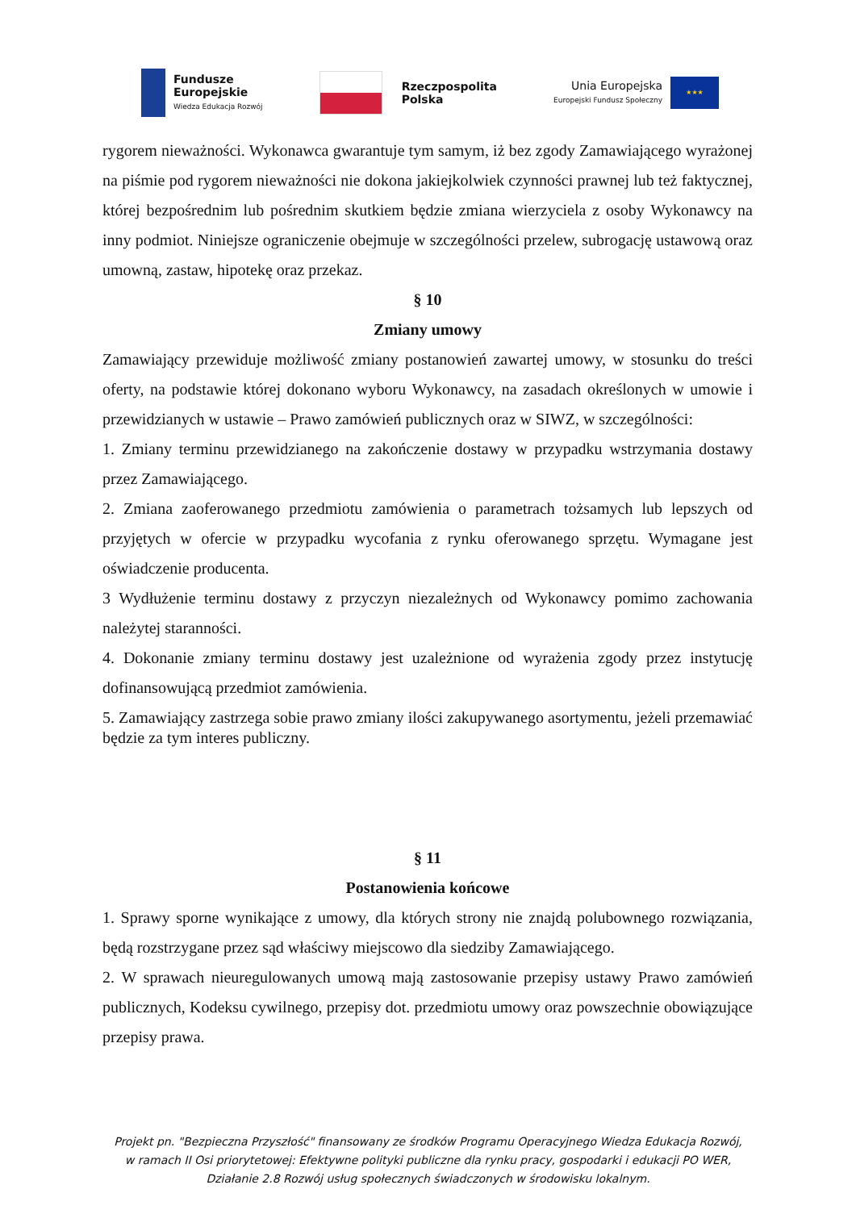Fundusze
Europejskie
Wiedza Edukacja Rozwój
Rzeczpospolita
Polska
Unia Europejska
Europejski Fundusz Społeczny
★★★
rygorem nieważności. Wykonawca gwarantuje tym samym, iż bez zgody Zamawiającego wyrażonej na piśmie pod rygorem nieważności nie dokona jakiejkolwiek czynności prawnej lub też faktycznej, której bezpośrednim lub pośrednim skutkiem będzie zmiana wierzyciela z osoby Wykonawcy na inny podmiot. Niniejsze ograniczenie obejmuje w szczególności przelew, subrogację ustawową oraz umowną, zastaw, hipotekę oraz przekaz.
§ 10
Zmiany umowy
Zamawiający przewiduje możliwość zmiany postanowień zawartej umowy, w stosunku do treści oferty, na podstawie której dokonano wyboru Wykonawcy, na zasadach określonych w umowie i przewidzianych w ustawie – Prawo zamówień publicznych oraz w SIWZ, w szczególności:
1. Zmiany terminu przewidzianego na zakończenie dostawy w przypadku wstrzymania dostawy przez Zamawiającego.
2. Zmiana zaoferowanego przedmiotu zamówienia o parametrach tożsamych lub lepszych od przyjętych w ofercie w przypadku wycofania z rynku oferowanego sprzętu. Wymagane jest oświadczenie producenta.
3 Wydłużenie terminu dostawy z przyczyn niezależnych od Wykonawcy pomimo zachowania należytej staranności.
4. Dokonanie zmiany terminu dostawy jest uzależnione od wyrażenia zgody przez instytucję dofinansowującą przedmiot zamówienia.
5. Zamawiający zastrzega sobie prawo zmiany ilości zakupywanego asortymentu, jeżeli przemawiać będzie za tym interes publiczny.
§ 11
Postanowienia końcowe
1. Sprawy sporne wynikające z umowy, dla których strony nie znajdą polubownego rozwiązania, będą rozstrzygane przez sąd właściwy miejscowo dla siedziby Zamawiającego.
2. W sprawach nieuregulowanych umową mają zastosowanie przepisy ustawy Prawo zamówień publicznych, Kodeksu cywilnego, przepisy dot. przedmiotu umowy oraz powszechnie obowiązujące przepisy prawa.
Projekt pn. "Bezpieczna Przyszłość" finansowany ze środków Programu Operacyjnego Wiedza Edukacja Rozwój,
w ramach II Osi priorytetowej: Efektywne polityki publiczne dla rynku pracy, gospodarki i edukacji PO WER,
Działanie 2.8 Rozwój usług społecznych świadczonych w środowisku lokalnym.